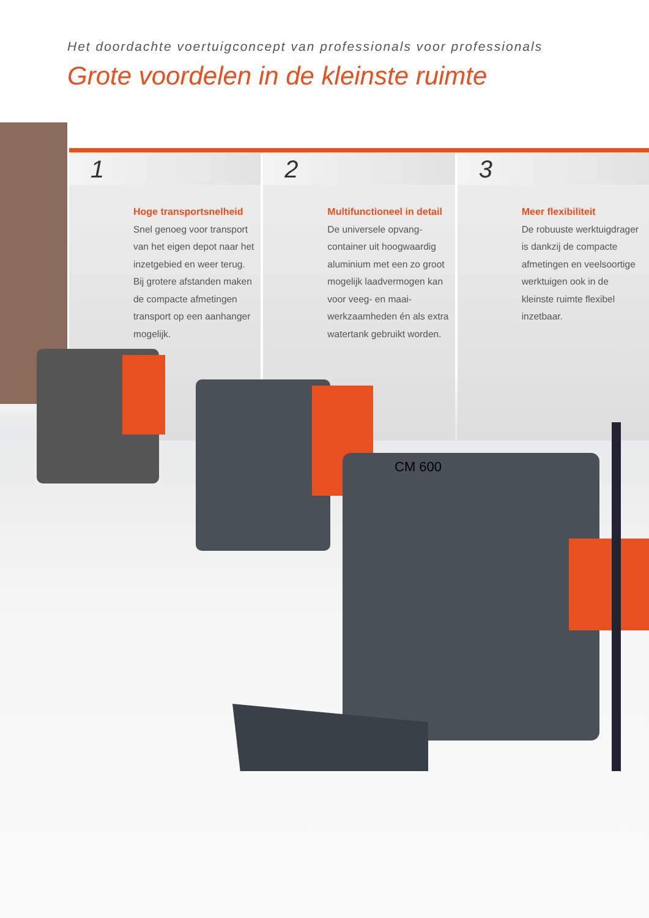Het doordachte voertuigconcept van professionals voor professionals
Grote voordelen in de kleinste ruimte
1
Hoge transportsnelheid
Snel genoeg voor transport van het eigen depot naar het inzetgebied en weer terug. Bij grotere afstanden maken de compacte afmetingen transport op een aanhanger mogelijk.
2
Multifunctioneel in detail
De universele opvang­container uit hoogwaardig aluminium met een zo groot mogelijk laadvermogen kan voor veeg- en maai­werkzaamheden én als extra watertank gebruikt worden.
3
Meer flexibiliteit
De robuuste werktuig­drager is dankzij de compacte afmetingen en veelsoortige werktuigen ook in de kleinste ruimte flexibel inzetbaar.
CM 600